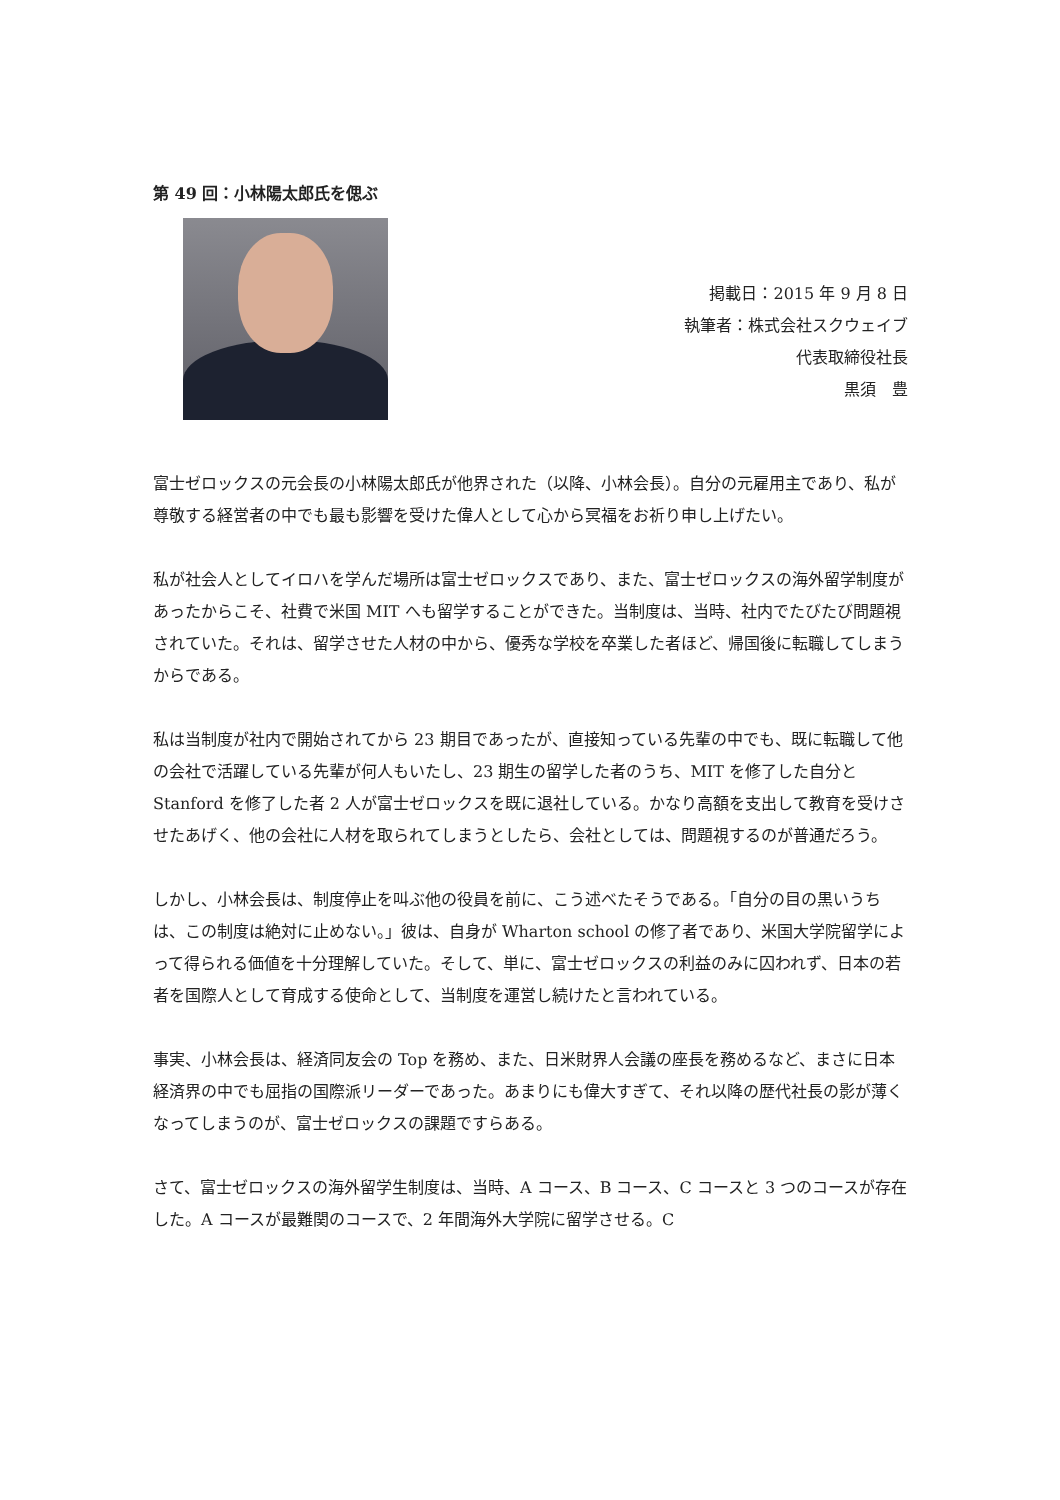第 49 回：小林陽太郎氏を偲ぶ
掲載日：2015 年 9 月 8 日
執筆者：株式会社スクウェイブ
代表取締役社長
黒須　豊
富士ゼロックスの元会長の小林陽太郎氏が他界された（以降、小林会長）。自分の元雇用主であり、私が尊敬する経営者の中でも最も影響を受けた偉人として心から冥福をお祈り申し上げたい。
私が社会人としてイロハを学んだ場所は富士ゼロックスであり、また、富士ゼロックスの海外留学制度があったからこそ、社費で米国 MIT へも留学することができた。当制度は、当時、社内でたびたび問題視されていた。それは、留学させた人材の中から、優秀な学校を卒業した者ほど、帰国後に転職してしまうからである。
私は当制度が社内で開始されてから 23 期目であったが、直接知っている先輩の中でも、既に転職して他の会社で活躍している先輩が何人もいたし、23 期生の留学した者のうち、MIT を修了した自分と Stanford を修了した者 2 人が富士ゼロックスを既に退社している。かなり高額を支出して教育を受けさせたあげく、他の会社に人材を取られてしまうとしたら、会社としては、問題視するのが普通だろう。
しかし、小林会長は、制度停止を叫ぶ他の役員を前に、こう述べたそうである。「自分の目の黒いうちは、この制度は絶対に止めない。」彼は、自身が Wharton school の修了者であり、米国大学院留学によって得られる価値を十分理解していた。そして、単に、富士ゼロックスの利益のみに囚われず、日本の若者を国際人として育成する使命として、当制度を運営し続けたと言われている。
事実、小林会長は、経済同友会の Top を務め、また、日米財界人会議の座長を務めるなど、まさに日本経済界の中でも屈指の国際派リーダーであった。あまりにも偉大すぎて、それ以降の歴代社長の影が薄くなってしまうのが、富士ゼロックスの課題ですらある。
さて、富士ゼロックスの海外留学生制度は、当時、A コース、B コース、C コースと 3 つのコースが存在した。A コースが最難関のコースで、2 年間海外大学院に留学させる。C